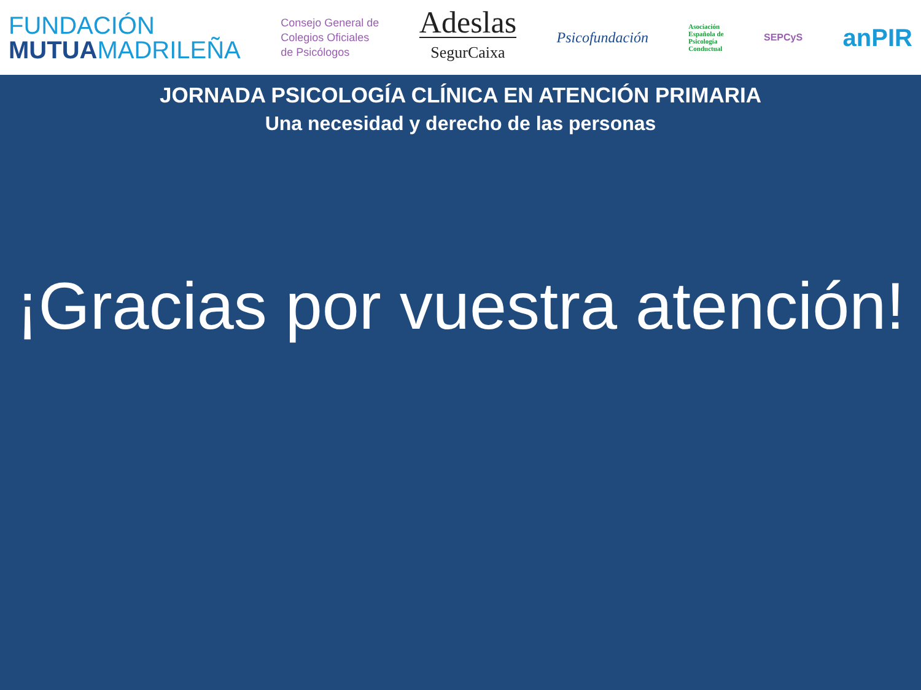FUNDACIÓN
MUTUAMADRILEÑA
Consejo General de
Colegios Oficiales
de Psicólogos
Adeslas
SegurCaixa
Psicofundación
Asociación
Española de
Psicología
Conductual
SEPCyS
anPIR
JORNADA PSICOLOGÍA CLÍNICA EN ATENCIÓN PRIMARIA
Una necesidad y derecho de las personas
¡Gracias por vuestra atención!